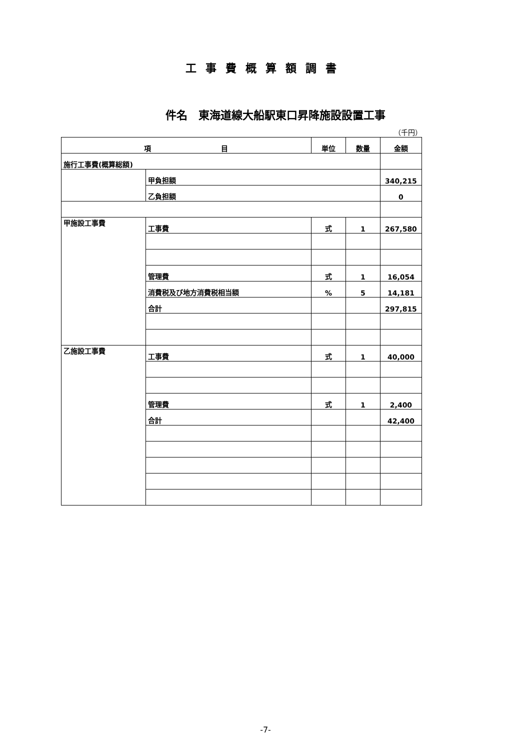工事費概算額調書
件名　東海道線大船駅東口昇降施設設置工事
（千円）
| 項 目 | | 単位 | 数量 | 金額 |
| --- | --- | --- | --- | --- |
| 施行工事費(概算総額) | | | | |
| | 甲負担額 | | | 340,215 |
| | 乙負担額 | | | 0 |
| 甲施設工事費 | 工事費 | 式 | 1 | 267,580 |
| | 管理費 | 式 | 1 | 16,054 |
| | 消費税及び地方消費税相当額 | % | 5 | 14,181 |
| | 合計 | | | 297,815 |
| 乙施設工事費 | 工事費 | 式 | 1 | 40,000 |
| | 管理費 | 式 | 1 | 2,400 |
| | 合計 | | | 42,400 |
-7-